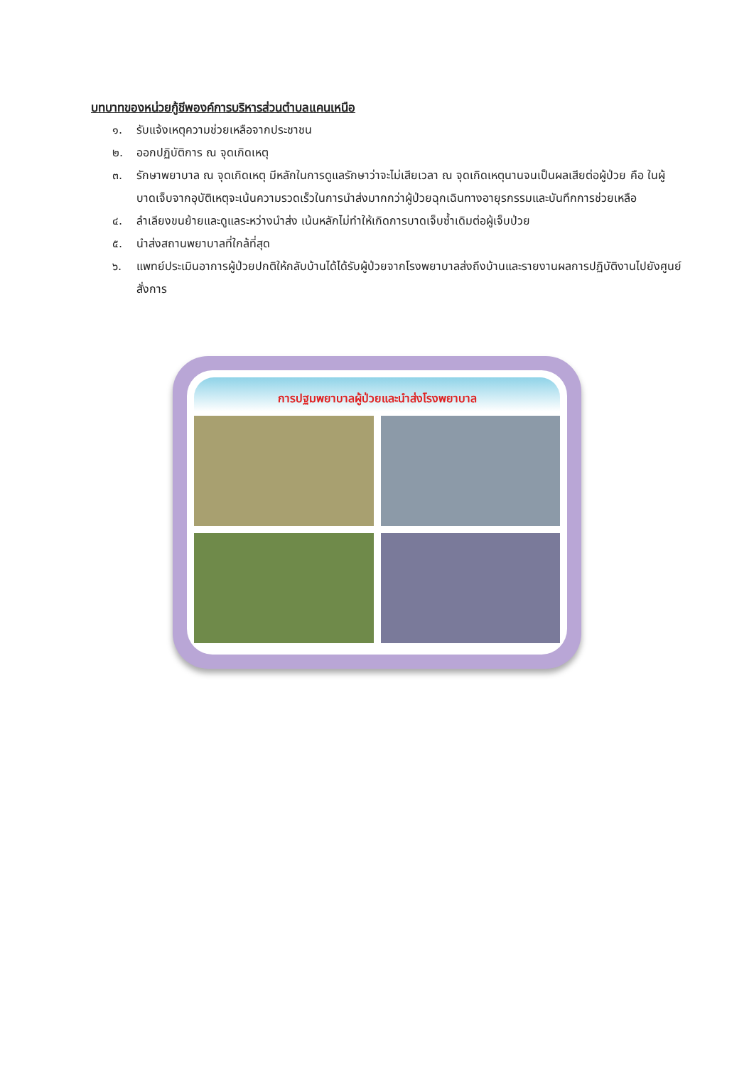บทบาทของหน่วยกู้ชีพองค์การบริหารส่วนตำบลแคนเหนือ
๑. รับแจ้งเหตุความช่วยเหลือจากประชาชน
๒. ออกปฏิบัติการ ณ จุดเกิดเหตุ
๓. รักษาพยาบาล ณ จุดเกิดเหตุ มีหลักในการดูแลรักษาว่าจะไม่เสียเวลา ณ จุดเกิดเหตุนานจนเป็นผลเสียต่อผู้ป่วย คือ ในผู้บาดเจ็บจากอุบัติเหตุจะเน้นความรวดเร็วในการนำส่งมากกว่าผู้ป่วยฉุกเฉินทางอายุรกรรมและบันทึกการช่วยเหลือ
๔. ลำเลียงขนย้ายและดูแลระหว่างนำส่ง เน้นหลักไม่ทำให้เกิดการบาดเจ็บซ้ำเดิมต่อผู้เจ็บป่วย
๕. นำส่งสถานพยาบาลที่ใกล้ที่สุด
๖. แพทย์ประเมินอาการผู้ป่วยปกติให้กลับบ้านได้ได้รับผู้ป่วยจากโรงพยาบาลส่งถึงบ้านและรายงานผลการปฏิบัติงานไปยังศูนย์สั่งการ
การปฐมพยาบาลผู้ป่วยและนำส่งโรงพยาบาล